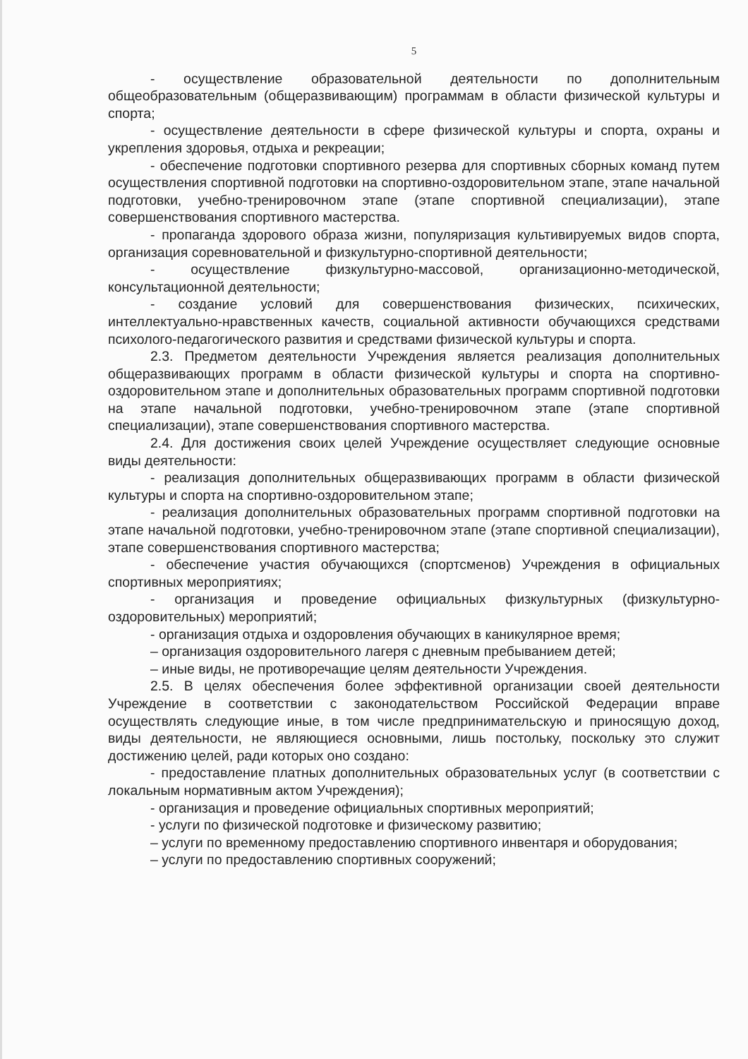5
- осуществление образовательной деятельности по дополнительным общеобразовательным (общеразвивающим) программам в области физической культуры и спорта;
- осуществление деятельности в сфере физической культуры и спорта, охраны и укрепления здоровья, отдыха и рекреации;
- обеспечение подготовки спортивного резерва для спортивных сборных команд путем осуществления спортивной подготовки на спортивно-оздоровительном этапе, этапе начальной подготовки, учебно-тренировочном этапе (этапе спортивной специализации), этапе совершенствования спортивного мастерства.
- пропаганда здорового образа жизни, популяризация культивируемых видов спорта, организация соревновательной и физкультурно-спортивной деятельности;
- осуществление физкультурно-массовой, организационно-методической, консультационной деятельности;
- создание условий для совершенствования физических, психических, интеллектуально-нравственных качеств, социальной активности обучающихся средствами психолого-педагогического развития и средствами физической культуры и спорта.
2.3. Предметом деятельности Учреждения является реализация дополнительных общеразвивающих программ в области физической культуры и спорта на спортивно-оздоровительном этапе и дополнительных образовательных программ спортивной подготовки на этапе начальной подготовки, учебно-тренировочном этапе (этапе спортивной специализации), этапе совершенствования спортивного мастерства.
2.4. Для достижения своих целей Учреждение осуществляет следующие основные виды деятельности:
- реализация дополнительных общеразвивающих программ в области физической культуры и спорта на спортивно-оздоровительном этапе;
- реализация дополнительных образовательных программ спортивной подготовки на этапе начальной подготовки, учебно-тренировочном этапе (этапе спортивной специализации), этапе совершенствования спортивного мастерства;
- обеспечение участия обучающихся (спортсменов) Учреждения в официальных спортивных мероприятиях;
- организация и проведение официальных физкультурных (физкультурно-оздоровительных) мероприятий;
- организация отдыха и оздоровления обучающих в каникулярное время;
– организация оздоровительного лагеря с дневным пребыванием детей;
– иные виды, не противоречащие целям деятельности Учреждения.
2.5. В целях обеспечения более эффективной организации своей деятельности Учреждение в соответствии с законодательством Российской Федерации вправе осуществлять следующие иные, в том числе предпринимательскую и приносящую доход, виды деятельности, не являющиеся основными, лишь постольку, поскольку это служит достижению целей, ради которых оно создано:
- предоставление платных дополнительных образовательных услуг (в соответствии с локальным нормативным актом Учреждения);
- организация и проведение официальных спортивных мероприятий;
- услуги по физической подготовке и физическому развитию;
– услуги по временному предоставлению спортивного инвентаря и оборудования;
– услуги по предоставлению спортивных сооружений;